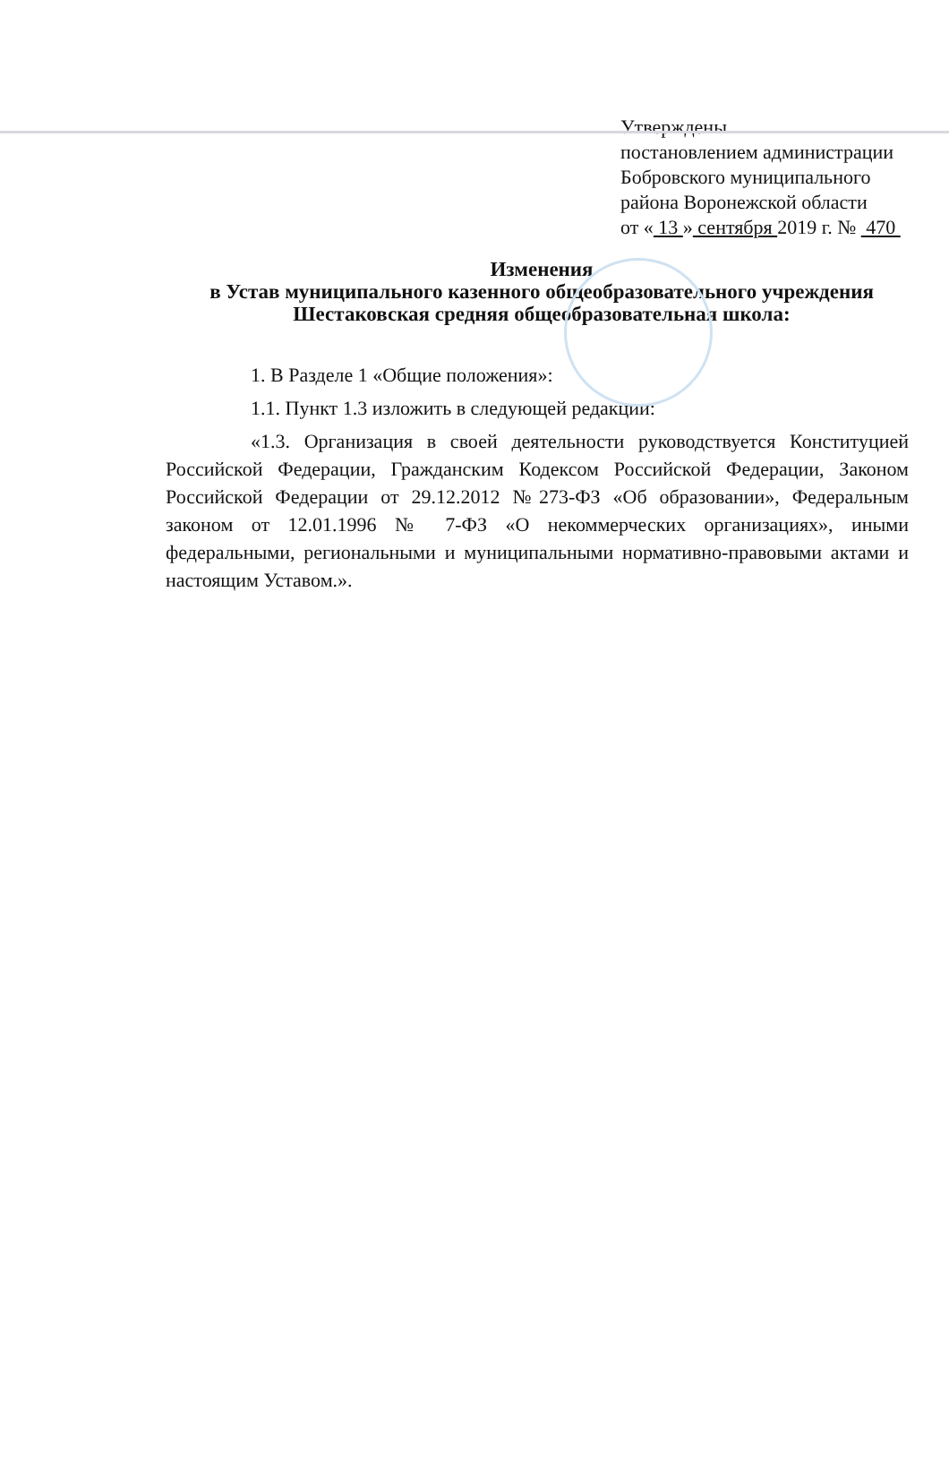Утверждены
постановлением администрации
Бобровского муниципального
района Воронежской области
от « 13 » сентября 2019 г. № 470
Изменения
в Устав муниципального казенного общеобразовательного учреждения
Шестаковская средняя общеобразовательная школа:
1. В Разделе 1 «Общие положения»:
1.1. Пункт 1.3 изложить в следующей редакции:
«1.3. Организация в своей деятельности руководствуется Конституцией Российской Федерации, Гражданским Кодексом Российской Федерации, Законом Российской Федерации от 29.12.2012 №273-ФЗ «Об образовании», Федеральным законом от 12.01.1996 № 7-ФЗ «О некоммерческих организациях», иными федеральными, региональными и муниципальными нормативно-правовыми актами и настоящим Уставом.».